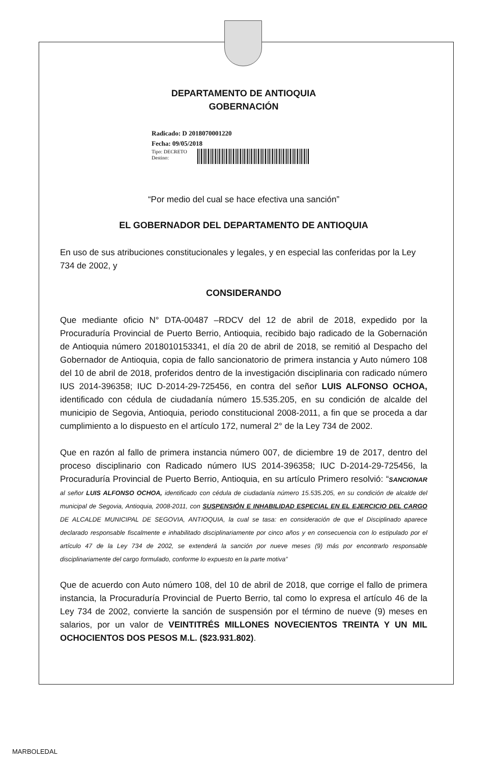DEPARTAMENTO DE ANTIOQUIA
GOBERNACIÓN
Radicado: D 2018070001220
Fecha: 09/05/2018
Tipo: DECRETO
Destino:
“Por medio del cual se hace efectiva una sanción”
EL GOBERNADOR DEL DEPARTAMENTO DE ANTIOQUIA
En uso de sus atribuciones constitucionales y legales, y en especial las conferidas por la Ley 734 de 2002, y
CONSIDERANDO
Que mediante oficio N° DTA-00487 –RDCV del 12 de abril de 2018, expedido por la Procuraduría Provincial de Puerto Berrio, Antioquia, recibido bajo radicado de la Gobernación de Antioquia número 2018010153341, el día 20 de abril de 2018, se remitió al Despacho del Gobernador de Antioquia, copia de fallo sancionatorio de primera instancia y Auto número 108 del 10 de abril de 2018, proferidos dentro de la investigación disciplinaria con radicado número IUS 2014-396358; IUC D-2014-29-725456, en contra del señor LUIS ALFONSO OCHOA, identificado con cédula de ciudadanía número 15.535.205, en su condición de alcalde del municipio de Segovia, Antioquia, periodo constitucional 2008-2011, a fin que se proceda a dar cumplimiento a lo dispuesto en el artículo 172, numeral 2° de la Ley 734 de 2002.
Que en razón al fallo de primera instancia número 007, de diciembre 19 de 2017, dentro del proceso disciplinario con Radicado número IUS 2014-396358; IUC D-2014-29-725456, la Procuraduría Provincial de Puerto Berrio, Antioquia, en su artículo Primero resolvió: “SANCIONAR al señor LUIS ALFONSO OCHOA, identificado con cédula de ciudadanía número 15.535.205, en su condición de alcalde del municipal de Segovia, Antioquia, 2008-2011, con SUSPENSIÓN E INHABILIDAD ESPECIAL EN EL EJERCICIO DEL CARGO DE ALCALDE MUNICIPAL DE SEGOVIA, ANTIOQUIA, la cual se tasa: en consideración de que el Disciplinado aparece declarado responsable fiscalmente e inhabilitado disciplinariamente por cinco años y en consecuencia con lo estipulado por el artículo 47 de la Ley 734 de 2002, se extenderá la sanción por nueve meses (9) más por encontrarlo responsable disciplinariamente del cargo formulado, conforme lo expuesto en la parte motiva”
Que de acuerdo con Auto número 108, del 10 de abril de 2018, que corrige el fallo de primera instancia, la Procuraduría Provincial de Puerto Berrio, tal como lo expresa el artículo 46 de la Ley 734 de 2002, convierte la sanción de suspensión por el término de nueve (9) meses en salarios, por un valor de VEINTITRÉS MILLONES NOVECIENTOS TREINTA Y UN MIL OCHOCIENTOS DOS PESOS M.L. ($23.931.802).
MARBOLEDAL